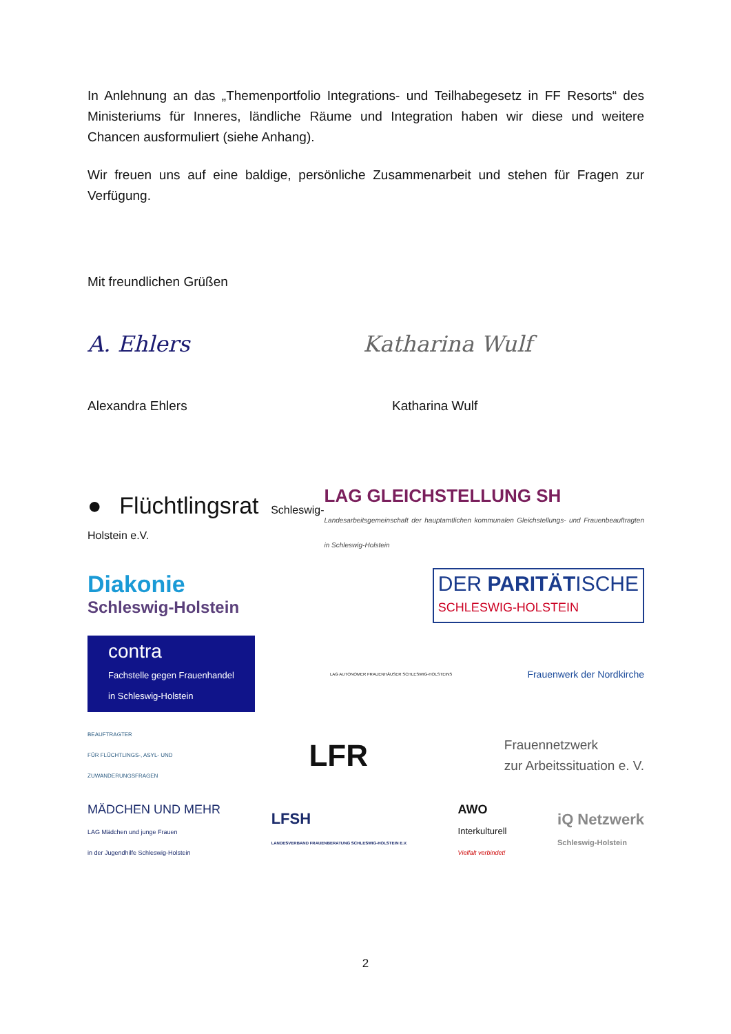In Anlehnung an das „Themenportfolio Integrations- und Teilhabegesetz in FF Resorts“ des Ministeriums für Inneres, ländliche Räume und Integration haben wir diese und weitere Chancen ausformuliert (siehe Anhang).
Wir freuen uns auf eine baldige, persönliche Zusammenarbeit und stehen für Fragen zur Verfügung.
Mit freundlichen Grüßen
A. Ehlers Katharina Wulf
Alexandra Ehlers Katharina Wulf
● Flüchtlingsrat Schleswig-Holstein e.V. LAG GLEICHSTELLUNG SH
Landesarbeitsgemeinschaft der hauptamtlichen kommunalen Gleichstellungs- und Frauenbeauftragten in Schleswig-Holstein
Diakonie
Schleswig-Holstein DER PARITÄTISCHE
SCHLESWIG-HOLSTEIN
contra
Fachstelle gegen Frauenhandel
in Schleswig-Holstein LAG AUTONOMER FRAUENHÄUSER SCHLESWIG-HOLSTEINS Frauenwerk der Nordkirche
BEAUFTRAGTER
FÜR FLÜCHTLINGS-, ASYL- UND
ZUWANDERUNGSFRAGEN LFR Frauennetzwerk
zur Arbeitssituation e. V.
MÄDCHEN UND MEHR
LAG Mädchen und junge Frauen
in der Jugendhilfe Schleswig-Holstein LFSH
LANDESVERBAND FRAUENBERATUNG SCHLESWIG-HOLSTEIN E.V. AWO
Interkulturell
Vielfalt verbindet! iQ Netzwerk
Schleswig-Holstein
2